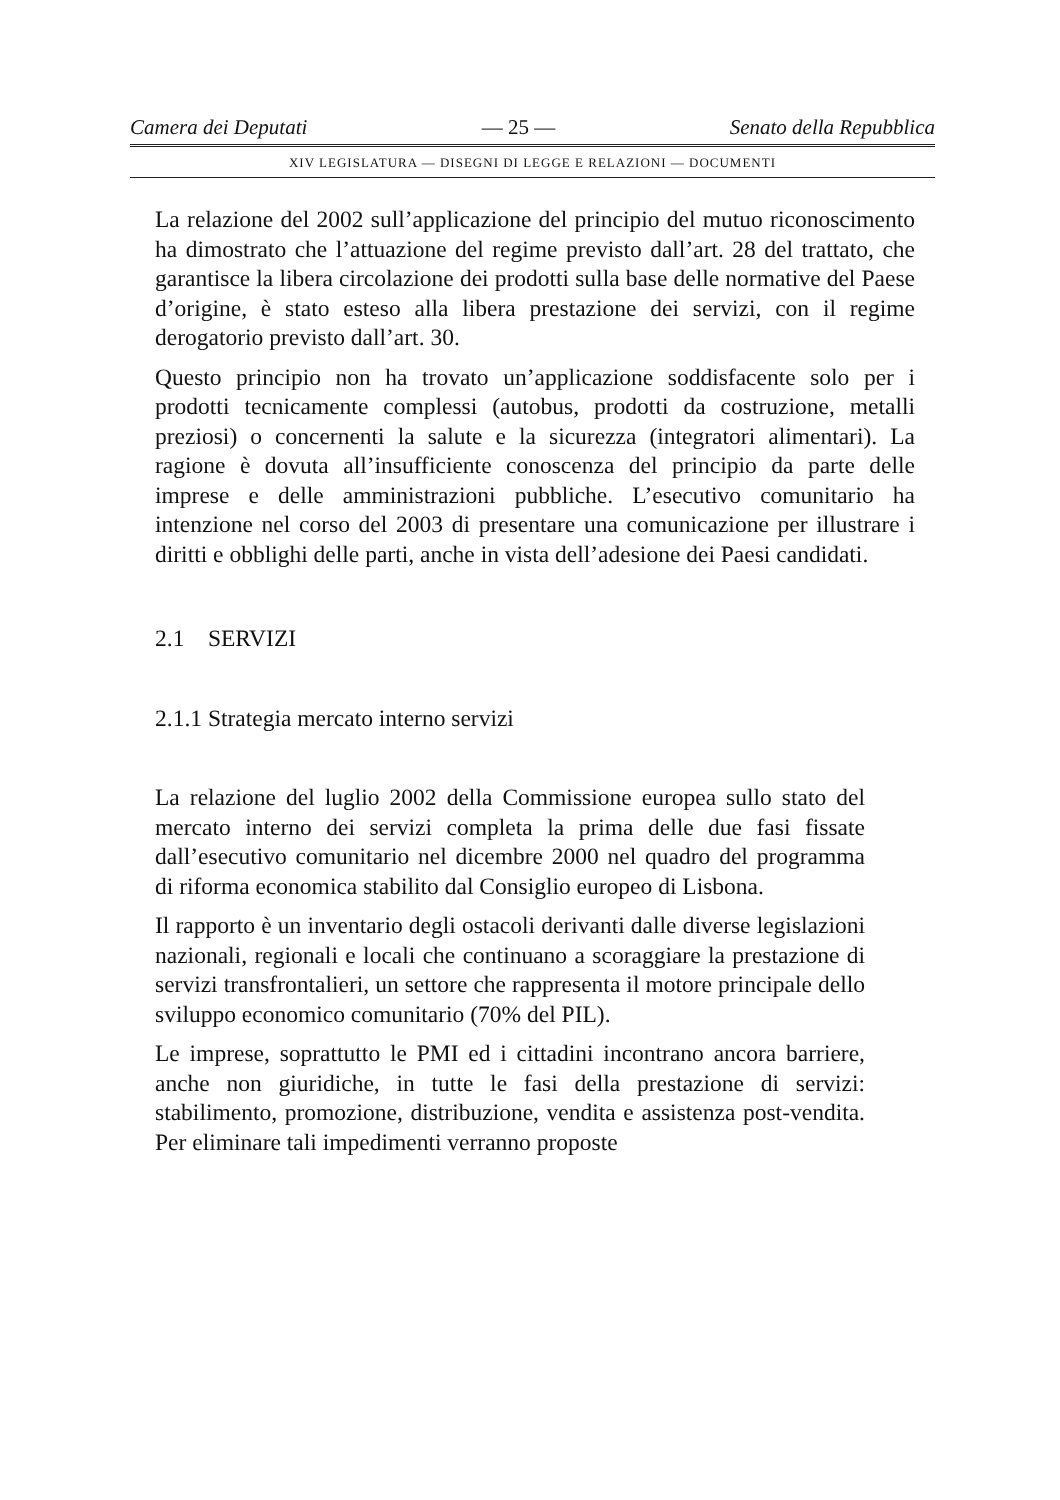Camera dei Deputati — 25 — Senato della Repubblica
XIV LEGISLATURA — DISEGNI DI LEGGE E RELAZIONI — DOCUMENTI
La relazione del 2002 sull’applicazione del principio del mutuo riconoscimento ha dimostrato che l’attuazione del regime previsto dall’art. 28 del trattato, che garantisce la libera circolazione dei prodotti sulla base delle normative del Paese d’origine, è stato esteso alla libera prestazione dei servizi, con il regime derogatorio previsto dall’art. 30.
Questo principio non ha trovato un’applicazione soddisfacente solo per i prodotti tecnicamente complessi (autobus, prodotti da costruzione, metalli preziosi) o concernenti la salute e la sicurezza (integratori alimentari). La ragione è dovuta all’insufficiente conoscenza del principio da parte delle imprese e delle amministrazioni pubbliche. L’esecutivo comunitario ha intenzione nel corso del 2003 di presentare una comunicazione per illustrare i diritti e obblighi delle parti, anche in vista dell’adesione dei Paesi candidati.
2.1 SERVIZI
2.1.1 Strategia mercato interno servizi
La relazione del luglio 2002 della Commissione europea sullo stato del mercato interno dei servizi completa la prima delle due fasi fissate dall’esecutivo comunitario nel dicembre 2000 nel quadro del programma di riforma economica stabilito dal Consiglio europeo di Lisbona.
Il rapporto è un inventario degli ostacoli derivanti dalle diverse legislazioni nazionali, regionali e locali che continuano a scoraggiare la prestazione di servizi transfrontalieri, un settore che rappresenta il motore principale dello sviluppo economico comunitario (70% del PIL).
Le imprese, soprattutto le PMI ed i cittadini incontrano ancora barriere, anche non giuridiche, in tutte le fasi della prestazione di servizi: stabilimento, promozione, distribuzione, vendita e assistenza post-vendita. Per eliminare tali impedimenti verranno proposte